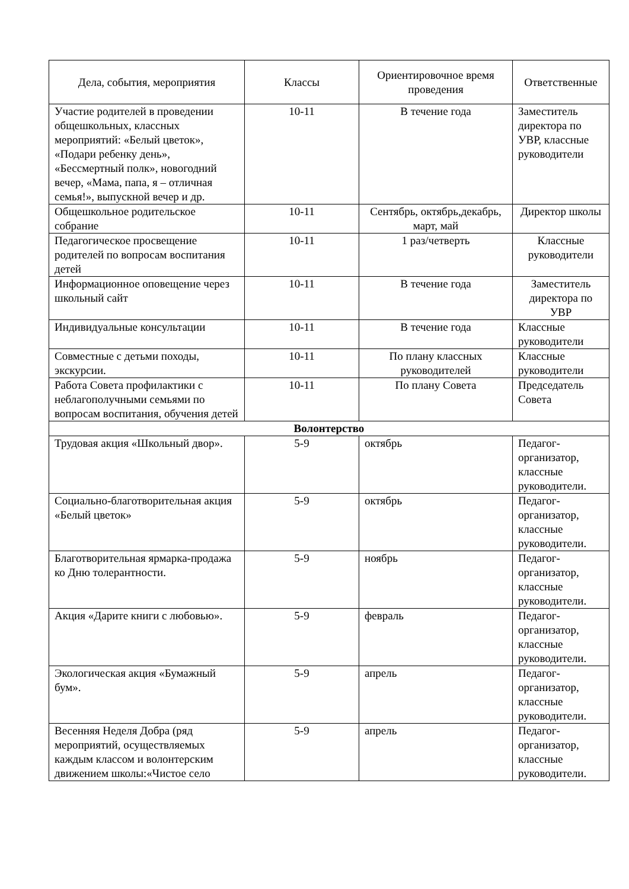| Дела, события, мероприятия | Классы | Ориентировочное время проведения | Ответственные |
| --- | --- | --- | --- |
| Участие родителей в проведении общешкольных, классных мероприятий: «Белый цветок», «Подари ребенку день», «Бессмертный полк», новогодний вечер, «Мама, папа, я – отличная семья!», выпускной вечер и др. | 10-11 | В течение года | Заместитель директора по УВР, классные руководители |
| Общешкольное родительское собрание | 10-11 | Сентябрь, октябрь,декабрь, март, май | Директор школы |
| Педагогическое просвещение родителей по вопросам воспитания детей | 10-11 | 1 раз/четверть | Классные руководители |
| Информационное оповещение через школьный сайт | 10-11 | В течение года | Заместитель директора по УВР |
| Индивидуальные консультации | 10-11 | В течение года | Классные руководители |
| Совместные с детьми походы, экскурсии. | 10-11 | По плану классных руководителей | Классные руководители |
| Работа Совета профилактики с неблагополучными семьями по вопросам воспитания, обучения детей | 10-11 | По плану Совета | Председатель Совета |
| Волонтерство | | | |
| Трудовая акция «Школьный двор». | 5-9 | октябрь | Педагог-организатор, классные руководители. |
| Социально-благотворительная акция «Белый цветок» | 5-9 | октябрь | Педагог-организатор, классные руководители. |
| Благотворительная ярмарка-продажа ко Дню толерантности. | 5-9 | ноябрь | Педагог-организатор, классные руководители. |
| Акция «Дарите книги с любовью». | 5-9 | февраль | Педагог-организатор, классные руководители. |
| Экологическая акция «Бумажный бум». | 5-9 | апрель | Педагог-организатор, классные руководители. |
| Весенняя Неделя Добра (ряд мероприятий, осуществляемых каждым классом и волонтерским движением школы:«Чистое село | 5-9 | апрель | Педагог-организатор, классные руководители. |